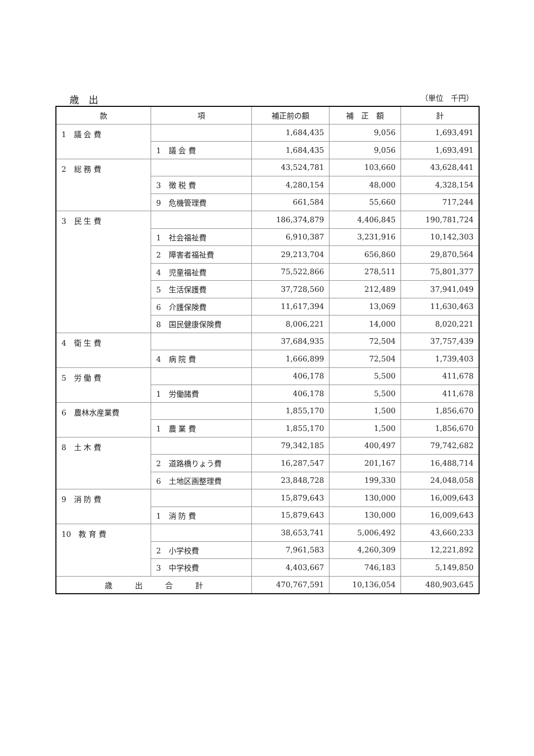歳　出 （単位　千円）
| 款 | 項 | 補正前の額 | 補 正 額 | 計 |
| --- | --- | --- | --- | --- |
| 1 議 会 費 | | 1,684,435 | 9,056 | 1,693,491 |
| | 1 議 会 費 | 1,684,435 | 9,056 | 1,693,491 |
| 2 総 務 費 | | 43,524,781 | 103,660 | 43,628,441 |
| | 3 徴 税 費 | 4,280,154 | 48,000 | 4,328,154 |
| | 9 危機管理費 | 661,584 | 55,660 | 717,244 |
| 3 民 生 費 | | 186,374,879 | 4,406,845 | 190,781,724 |
| | 1 社会福祉費 | 6,910,387 | 3,231,916 | 10,142,303 |
| | 2 障害者福祉費 | 29,213,704 | 656,860 | 29,870,564 |
| | 4 児童福祉費 | 75,522,866 | 278,511 | 75,801,377 |
| | 5 生活保護費 | 37,728,560 | 212,489 | 37,941,049 |
| | 6 介護保険費 | 11,617,394 | 13,069 | 11,630,463 |
| | 8 国民健康保険費 | 8,006,221 | 14,000 | 8,020,221 |
| 4 衛 生 費 | | 37,684,935 | 72,504 | 37,757,439 |
| | 4 病 院 費 | 1,666,899 | 72,504 | 1,739,403 |
| 5 労 働 費 | | 406,178 | 5,500 | 411,678 |
| | 1 労働諸費 | 406,178 | 5,500 | 411,678 |
| 6 農林水産業費 | | 1,855,170 | 1,500 | 1,856,670 |
| | 1 農 業 費 | 1,855,170 | 1,500 | 1,856,670 |
| 8 土 木 費 | | 79,342,185 | 400,497 | 79,742,682 |
| | 2 道路橋りょう費 | 16,287,547 | 201,167 | 16,488,714 |
| | 6 土地区画整理費 | 23,848,728 | 199,330 | 24,048,058 |
| 9 消 防 費 | | 15,879,643 | 130,000 | 16,009,643 |
| | 1 消 防 費 | 15,879,643 | 130,000 | 16,009,643 |
| 10 教 育 費 | | 38,653,741 | 5,006,492 | 43,660,233 |
| | 2 小学校費 | 7,961,583 | 4,260,309 | 12,221,892 |
| | 3 中学校費 | 4,403,667 | 746,183 | 5,149,850 |
| 歳 出 合 計 | | 470,767,591 | 10,136,054 | 480,903,645 |